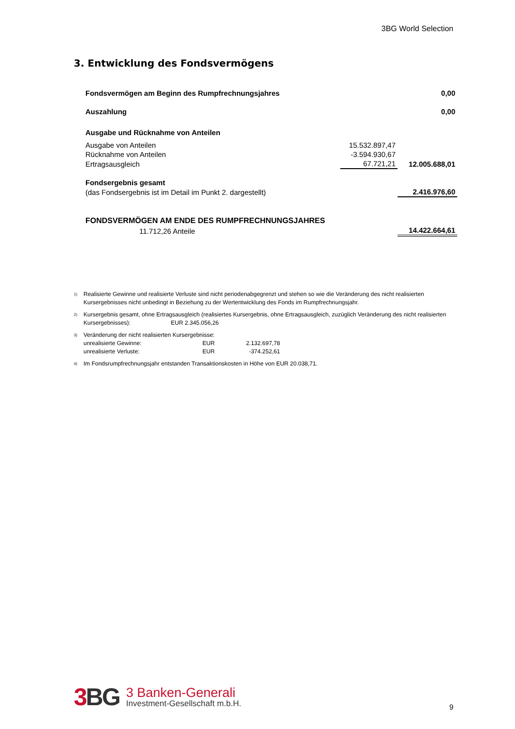3BG World Selection
3. Entwicklung des Fondsvermögens
| Fondsvermögen am Beginn des Rumpfrechnungsjahres | | 0,00 |
| Auszahlung | | 0,00 |
| Ausgabe und Rücknahme von Anteilen | | |
| Ausgabe von Anteilen | 15.532.897,47 | |
| Rücknahme von Anteilen | -3.594.930,67 | |
| Ertragsausgleich | 67.721,21 | 12.005.688,01 |
| Fondsergebnis gesamt | | |
| (das Fondsergebnis ist im Detail im Punkt 2. dargestellt) | | 2.416.976,60 |
| FONDSVERMÖGEN AM ENDE DES RUMPFRECHNUNGSJAHRES | | |
| 11.712,26 Anteile | | 14.422.664,61 |
<sup>1)</sup> Realisierte Gewinne und realisierte Verluste sind nicht periodenabgegrenzt und stehen so wie die Veränderung des nicht realisierten Kursergebnisses nicht unbedingt in Beziehung zu der Wertentwicklung des Fonds im Rumpfrechnungsjahr.
<sup>2)</sup> Kursergebnis gesamt, ohne Ertragsausgleich (realisiertes Kursergebnis, ohne Ertragsausgleich, zuzüglich Veränderung des nicht realisierten Kursergebnisses): EUR 2.345.056,26
<sup>3)</sup> Veränderung der nicht realisierten Kursergebnisse:
unrealisierte Gewinne: EUR 2.132.697,78
unrealisierte Verluste: EUR -374.252,61
<sup>4)</sup> Im Fondsrumpfrechnungsjahr entstanden Transaktionskosten in Höhe von EUR 20.038,71.
3 BG 3 Banken-Generali
Investment-Gesellschaft m.b.H.
9